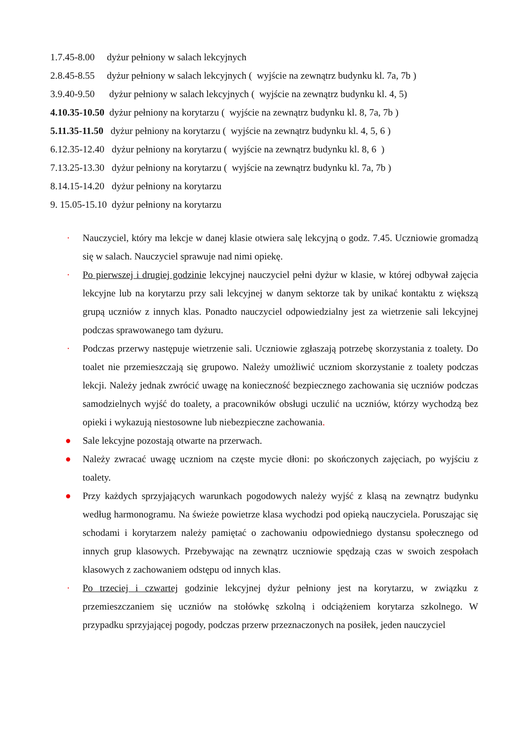1.7.45-8.00 dyżur pełniony w salach lekcyjnych
2.8.45-8.55 dyżur pełniony w salach lekcyjnych ( wyjście na zewnątrz budynku kl. 7a, 7b )
3.9.40-9.50 dyżur pełniony w salach lekcyjnych ( wyjście na zewnątrz budynku kl. 4, 5)
4.10.35-10.50 dyżur pełniony na korytarzu ( wyjście na zewnątrz budynku kl. 8, 7a, 7b )
5.11.35-11.50 dyżur pełniony na korytarzu ( wyjście na zewnątrz budynku kl. 4, 5, 6 )
6.12.35-12.40 dyżur pełniony na korytarzu ( wyjście na zewnątrz budynku kl. 8, 6 )
7.13.25-13.30 dyżur pełniony na korytarzu ( wyjście na zewnątrz budynku kl. 7a, 7b )
8.14.15-14.20 dyżur pełniony na korytarzu
9. 15.05-15.10 dyżur pełniony na korytarzu
· Nauczyciel, który ma lekcje w danej klasie otwiera salę lekcyjną o godz. 7.45. Uczniowie gromadzą się w salach. Nauczyciel sprawuje nad nimi opiekę.
· Po pierwszej i drugiej godzinie lekcyjnej nauczyciel pełni dyżur w klasie, w której odbywał zajęcia lekcyjne lub na korytarzu przy sali lekcyjnej w danym sektorze tak by unikać kontaktu z większą grupą uczniów z innych klas. Ponadto nauczyciel odpowiedzialny jest za wietrzenie sali lekcyjnej podczas sprawowanego tam dyżuru.
· Podczas przerwy następuje wietrzenie sali. Uczniowie zgłaszają potrzebę skorzystania z toalety. Do toalet nie przemieszczają się grupowo. Należy umożliwić uczniom skorzystanie z toalety podczas lekcji. Należy jednak zwrócić uwagę na konieczność bezpiecznego zachowania się uczniów podczas samodzielnych wyjść do toalety, a pracowników obsługi uczulić na uczniów, którzy wychodzą bez opieki i wykazują niestosowne lub niebezpieczne zachowania.
● Sale lekcyjne pozostają otwarte na przerwach.
● Należy zwracać uwagę uczniom na częste mycie dłoni: po skończonych zajęciach, po wyjściu z toalety.
● Przy każdych sprzyjających warunkach pogodowych należy wyjść z klasą na zewnątrz budynku według harmonogramu. Na świeże powietrze klasa wychodzi pod opieką nauczyciela. Poruszając się schodami i korytarzem należy pamiętać o zachowaniu odpowiedniego dystansu społecznego od innych grup klasowych. Przebywając na zewnątrz uczniowie spędzają czas w swoich zespołach klasowych z zachowaniem odstępu od innych klas.
· Po trzeciej i czwartej godzinie lekcyjnej dyżur pełniony jest na korytarzu, w związku z przemieszczaniem się uczniów na stołówkę szkolną i odciążeniem korytarza szkolnego. W przypadku sprzyjającej pogody, podczas przerw przeznaczonych na posiłek, jeden nauczyciel